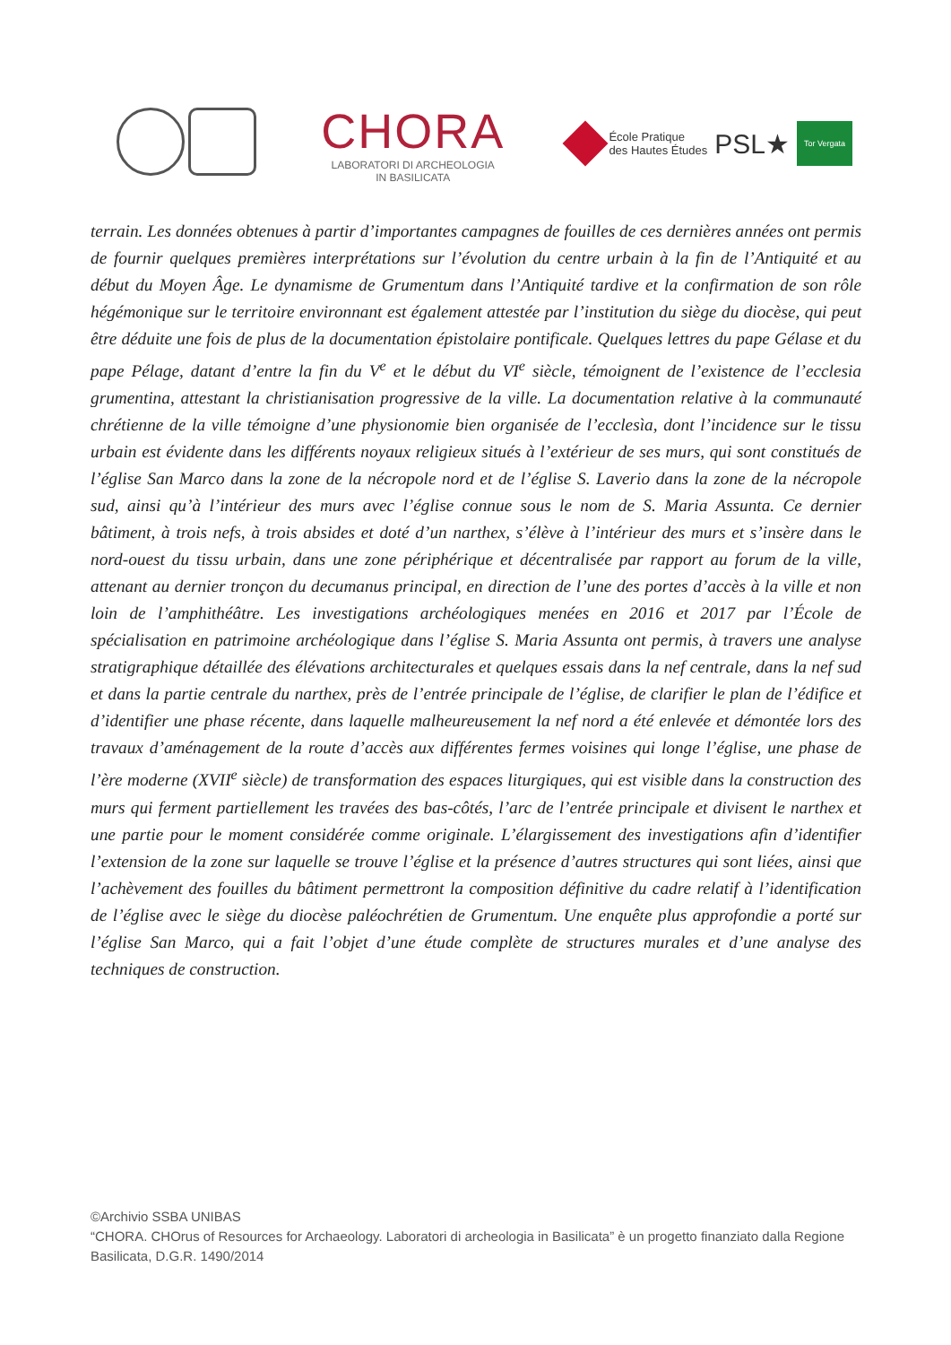CHORA
LABORATORI DI ARCHEOLOGIA
IN BASILICATA
École Pratique
des Hautes Études PSL★ Tor Vergata
terrain. Les données obtenues à partir d’importantes campagnes de fouilles de ces dernières années ont permis de fournir quelques premières interprétations sur l’évolution du centre urbain à la fin de l’Antiquité et au début du Moyen Âge. Le dynamisme de Grumentum dans l’Antiquité tardive et la confirmation de son rôle hégémonique sur le territoire environnant est également attestée par l’institution du siège du diocèse, qui peut être déduite une fois de plus de la documentation épistolaire pontificale. Quelques lettres du pape Gélase et du pape Pélage, datant d’entre la fin du V<sup>e</sup> et le début du VI<sup>e</sup> siècle, témoignent de l’existence de l’ecclesia grumentina, attestant la christianisation progressive de la ville. La documentation relative à la communauté chrétienne de la ville témoigne d’une physionomie bien organisée de l’ecclesìa, dont l’incidence sur le tissu urbain est évidente dans les différents noyaux religieux situés à l’extérieur de ses murs, qui sont constitués de l’église San Marco dans la zone de la nécropole nord et de l’église S. Laverio dans la zone de la nécropole sud, ainsi qu’à l’intérieur des murs avec l’église connue sous le nom de S. Maria Assunta. Ce dernier bâtiment, à trois nefs, à trois absides et doté d’un narthex, s’élève à l’intérieur des murs et s’insère dans le nord-ouest du tissu urbain, dans une zone périphérique et décentralisée par rapport au forum de la ville, attenant au dernier tronçon du decumanus principal, en direction de l’une des portes d’accès à la ville et non loin de l’amphithéâtre. Les investigations archéologiques menées en 2016 et 2017 par l’École de spécialisation en patrimoine archéologique dans l’église S. Maria Assunta ont permis, à travers une analyse stratigraphique détaillée des élévations architecturales et quelques essais dans la nef centrale, dans la nef sud et dans la partie centrale du narthex, près de l’entrée principale de l’église, de clarifier le plan de l’édifice et d’identifier une phase récente, dans laquelle malheureusement la nef nord a été enlevée et démontée lors des travaux d’aménagement de la route d’accès aux différentes fermes voisines qui longe l’église, une phase de l’ère moderne (XVII<sup>e</sup> siècle) de transformation des espaces liturgiques, qui est visible dans la construction des murs qui ferment partiellement les travées des bas-côtés, l’arc de l’entrée principale et divisent le narthex et une partie pour le moment considérée comme originale. L’élargissement des investigations afin d’identifier l’extension de la zone sur laquelle se trouve l’église et la présence d’autres structures qui sont liées, ainsi que l’achèvement des fouilles du bâtiment permettront la composition définitive du cadre relatif à l’identification de l’église avec le siège du diocèse paléochrétien de Grumentum. Une enquête plus approfondie a porté sur l’église San Marco, qui a fait l’objet d’une étude complète de structures murales et d’une analyse des techniques de construction.
©Archivio SSBA UNIBAS
“CHORA. CHOrus of Resources for Archaeology. Laboratori di archeologia in Basilicata” è un progetto finanziato dalla Regione Basilicata, D.G.R. 1490/2014